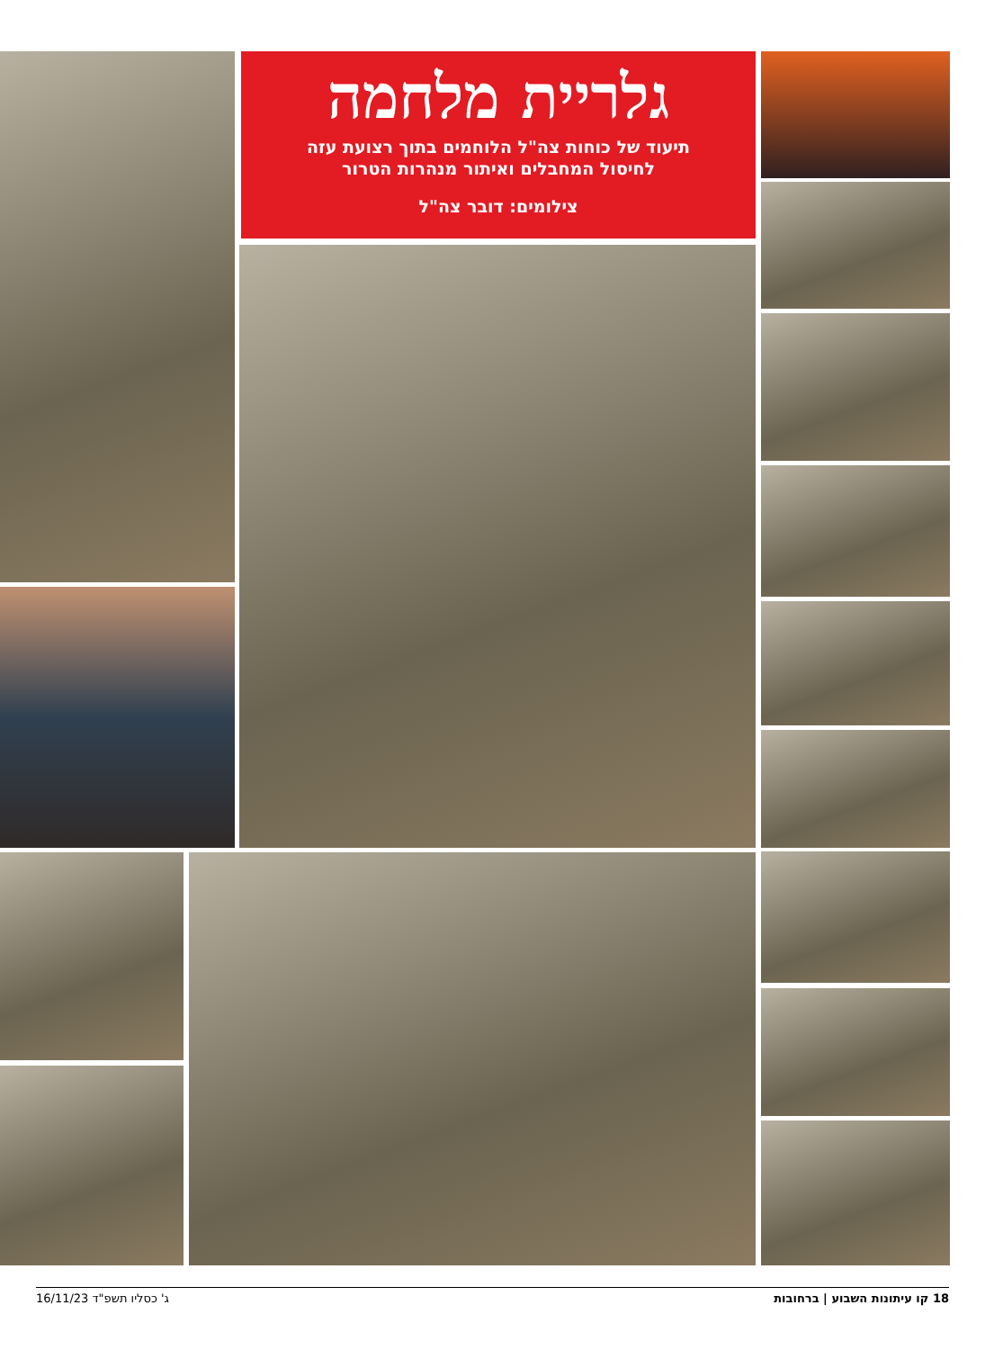גלריית מלחמה
תיעוד של כוחות צה"ל הלוחמים בתוך רצועת עזה
לחיסול המחבלים ואיתור מנהרות הטרור
צילומים: דובר צה"ל
ג' כסליו תשפ"ד 16/11/23 18 קו עיתונות השבוע | ברחובות